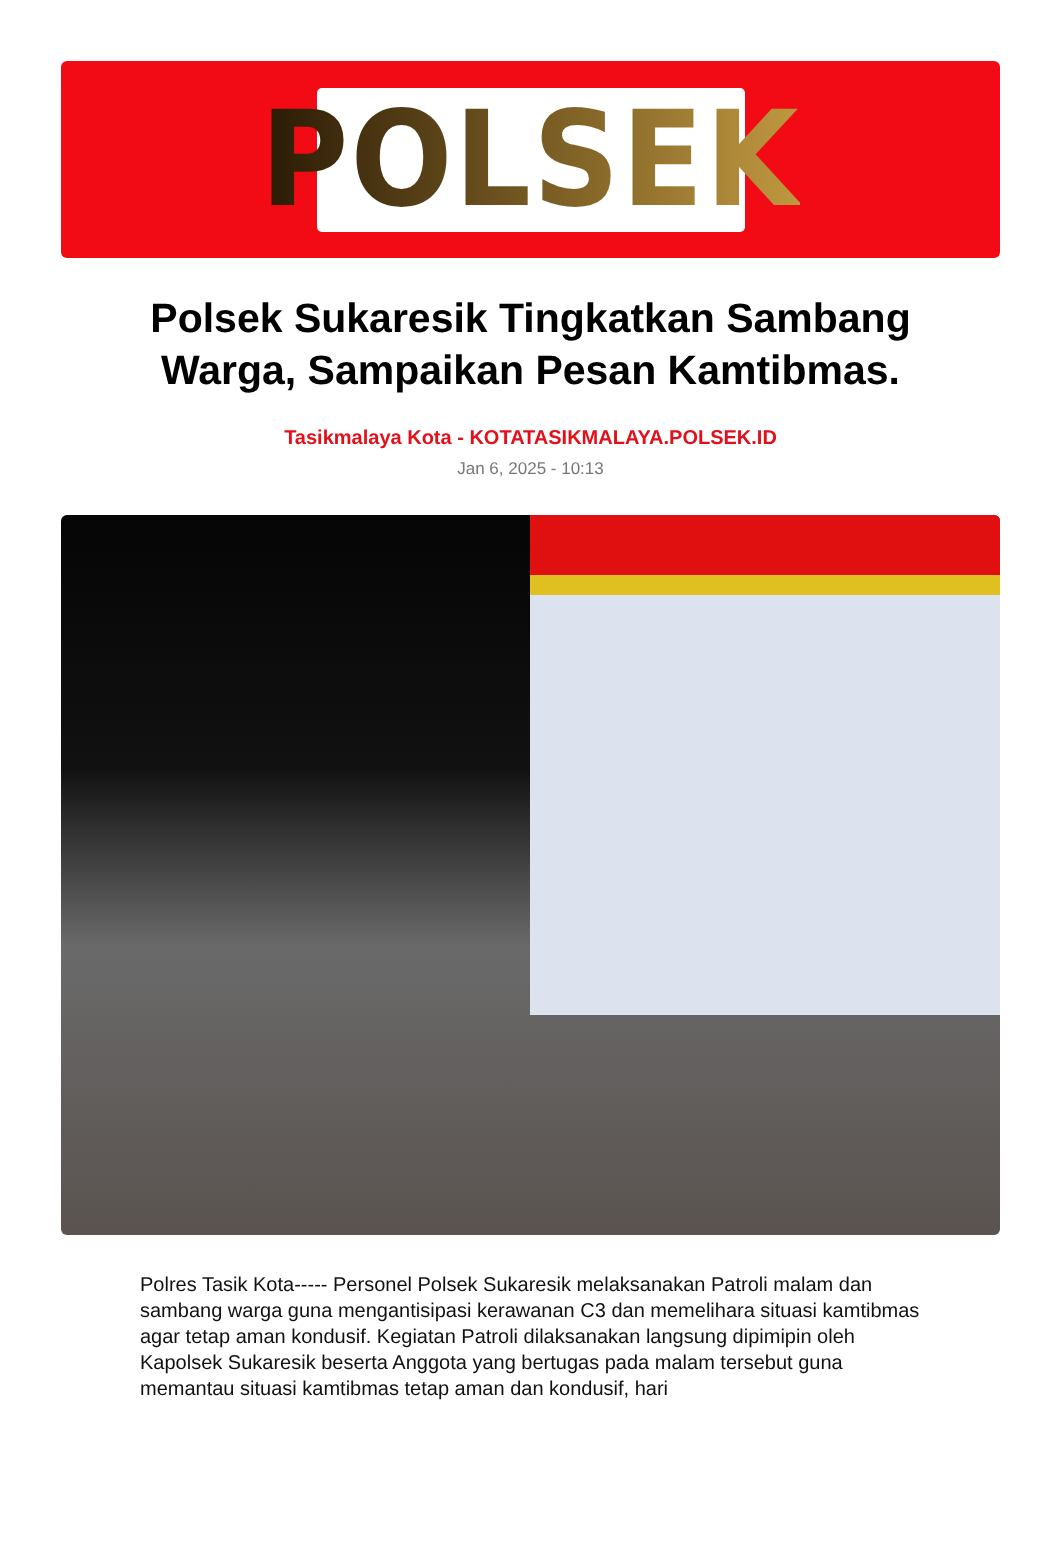POLSEK
Polsek Sukaresik Tingkatkan Sambang Warga, Sampaikan Pesan Kamtibmas.
Tasikmalaya Kota - KOTATASIKMALAYA.POLSEK.ID
Jan 6, 2025 - 10:13
Polres Tasik Kota----- Personel Polsek Sukaresik melaksanakan Patroli malam dan sambang warga guna mengantisipasi kerawanan C3 dan memelihara situasi kamtibmas agar tetap aman kondusif. Kegiatan Patroli dilaksanakan langsung dipimipin oleh Kapolsek Sukaresik beserta Anggota yang bertugas pada malam tersebut guna memantau situasi kamtibmas tetap aman dan kondusif, hari